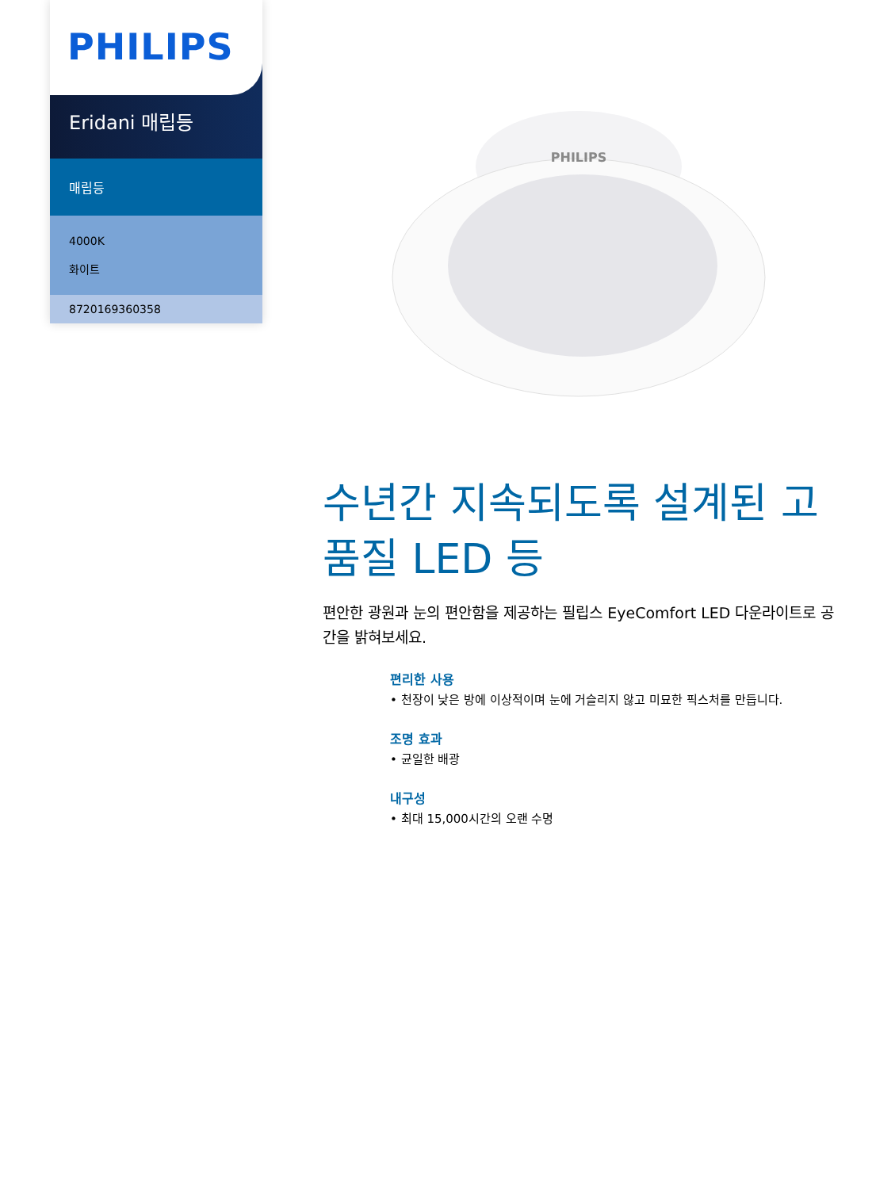PHILIPS
Eridani 매립등
매립등
4000K
화이트
8720169360358
PHILIPS
수년간 지속되도록 설계된 고품질 LED 등
편안한 광원과 눈의 편안함을 제공하는 필립스 EyeComfort LED 다운라이트로 공간을 밝혀보세요.
편리한 사용
• 천장이 낮은 방에 이상적이며 눈에 거슬리지 않고 미묘한 픽스처를 만듭니다.
조명 효과
• 균일한 배광
내구성
• 최대 15,000시간의 오랜 수명